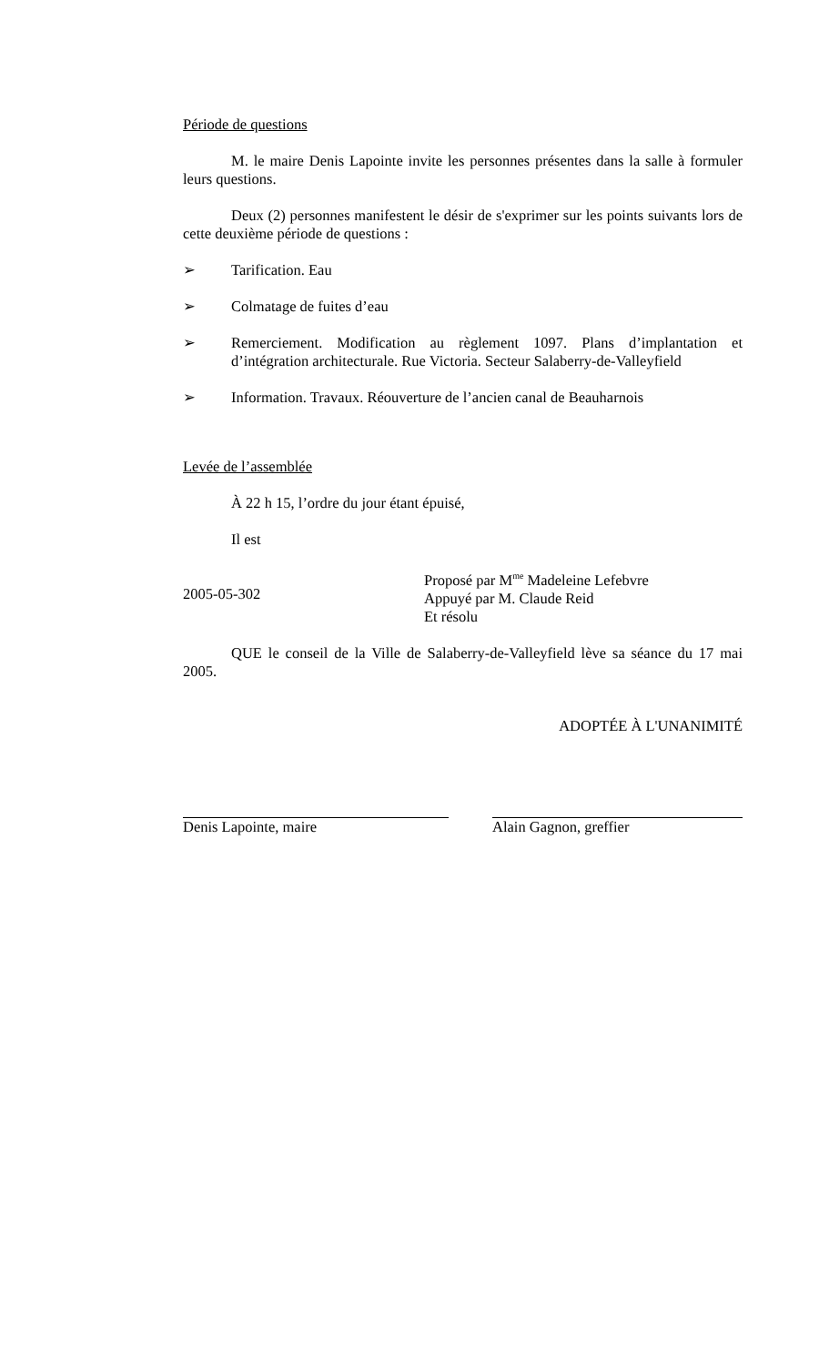Période de questions
M. le maire Denis Lapointe invite les personnes présentes dans la salle à formuler leurs questions.
Deux (2) personnes manifestent le désir de s'exprimer sur les points suivants lors de cette deuxième période de questions :
➢ Tarification. Eau
➢ Colmatage de fuites d’eau
➢ Remerciement. Modification au règlement 1097. Plans d’implantation et d’intégration architecturale. Rue Victoria. Secteur Salaberry-de-Valleyfield
➢ Information. Travaux. Réouverture de l’ancien canal de Beauharnois
Levée de l’assemblée
À 22 h 15, l’ordre du jour étant épuisé,
Il est
2005-05-302
Proposé par M<sup>me</sup> Madeleine Lefebvre
Appuyé par M. Claude Reid
Et résolu
QUE le conseil de la Ville de Salaberry-de-Valleyfield lève sa séance du 17 mai 2005.
ADOPTÉE À L'UNANIMITÉ
Denis Lapointe, maire Alain Gagnon, greffier